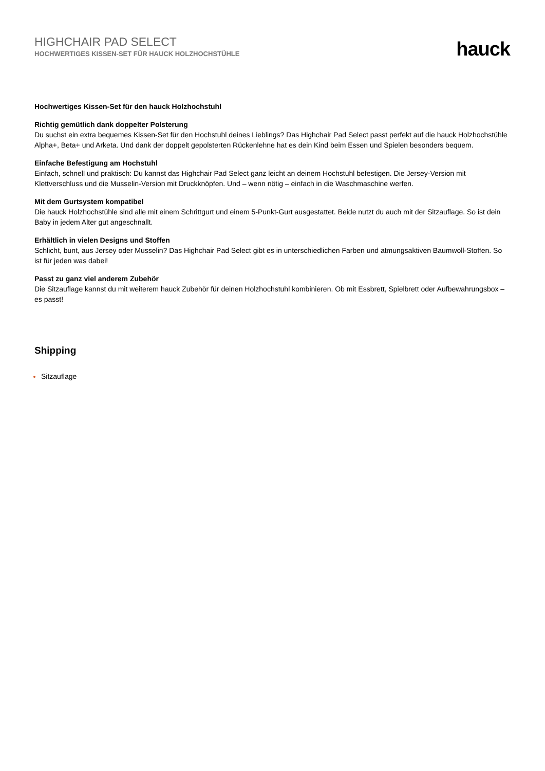HIGHCHAIR PAD SELECT
HOCHWERTIGES KISSEN-SET FÜR HAUCK HOLZHOCHSTÜHLE
hauck
Hochwertiges Kissen-Set für den hauck Holzhochstuhl
Richtig gemütlich dank doppelter Polsterung
Du suchst ein extra bequemes Kissen-Set für den Hochstuhl deines Lieblings? Das Highchair Pad Select passt perfekt auf die hauck Holzhochstühle Alpha+, Beta+ und Arketa. Und dank der doppelt gepolsterten Rückenlehne hat es dein Kind beim Essen und Spielen besonders bequem.
Einfache Befestigung am Hochstuhl
Einfach, schnell und praktisch: Du kannst das Highchair Pad Select ganz leicht an deinem Hochstuhl befestigen. Die Jersey-Version mit Klettverschluss und die Musselin-Version mit Druckknöpfen. Und – wenn nötig – einfach in die Waschmaschine werfen.
Mit dem Gurtsystem kompatibel
Die hauck Holzhochstühle sind alle mit einem Schrittgurt und einem 5-Punkt-Gurt ausgestattet. Beide nutzt du auch mit der Sitzauflage. So ist dein Baby in jedem Alter gut angeschnallt.
Erhältlich in vielen Designs und Stoffen
Schlicht, bunt, aus Jersey oder Musselin? Das Highchair Pad Select gibt es in unterschiedlichen Farben und atmungsaktiven Baumwoll-Stoffen. So ist für jeden was dabei!
Passt zu ganz viel anderem Zubehör
Die Sitzauflage kannst du mit weiterem hauck Zubehör für deinen Holzhochstuhl kombinieren. Ob mit Essbrett, Spielbrett oder Aufbewahrungsbox – es passt!
Shipping
Sitzauflage